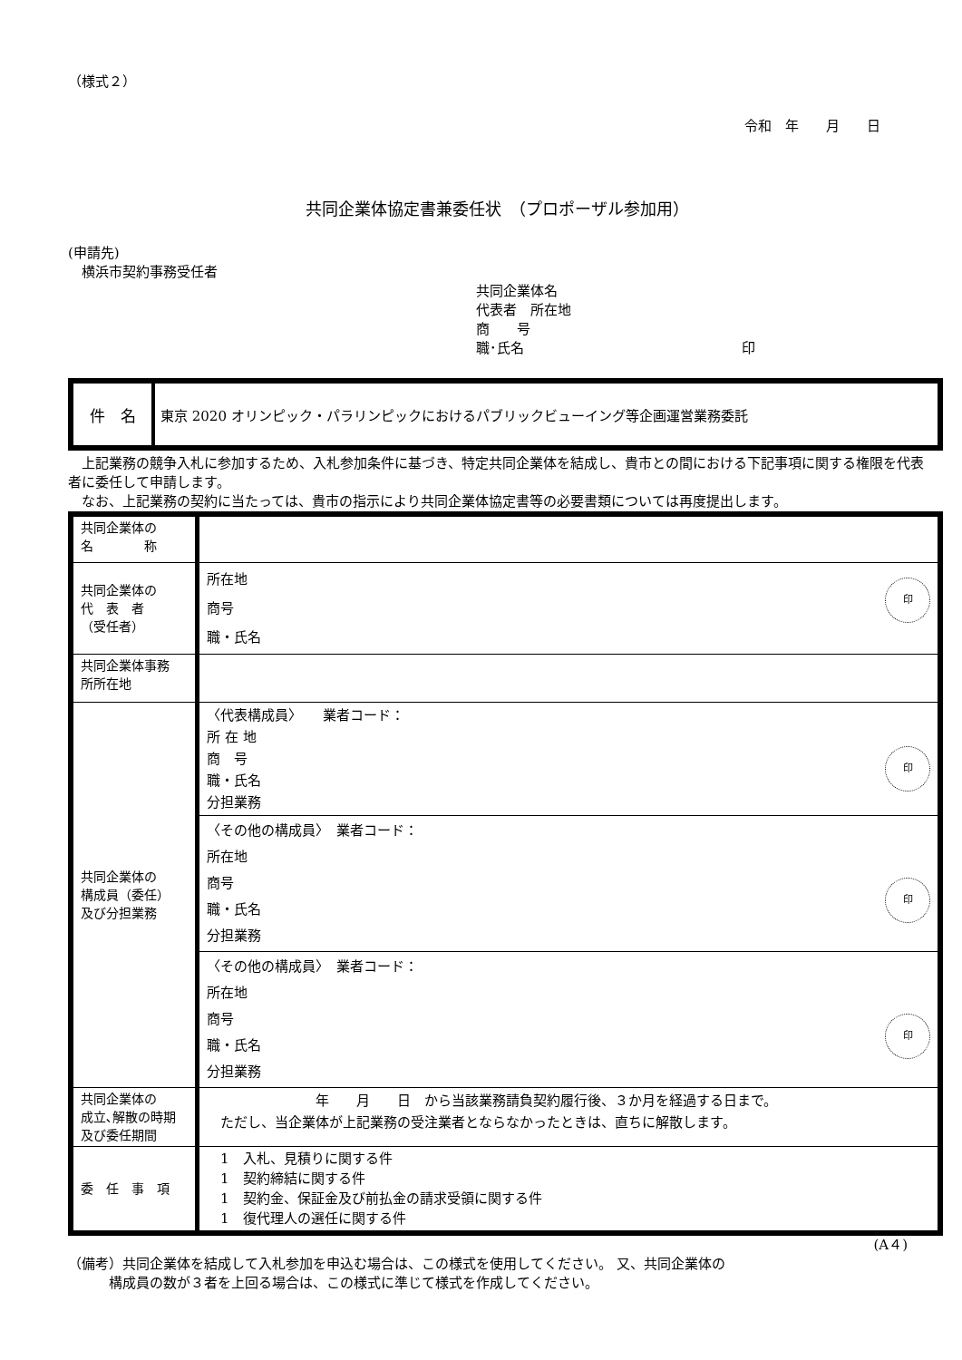（様式２）
令和　年　　月　　日
共同企業体協定書兼委任状　（プロポーザル参加用）
(申請先)
　横浜市契約事務受任者
共同企業体名
代表者　所在地
商　　号
職･氏名　　　　　　　　　　　　　　　　印
| 件 名 | 東京 2020 オリンピック・パラリンピックにおけるパブリックビューイング等企画運営業務委託 |
　上記業務の競争入札に参加するため、入札参加条件に基づき、特定共同企業体を結成し、貴市との間における下記事項に関する権限を代表者に委任して申請します。
　なお、上記業務の契約に当たっては、貴市の指示により共同企業体協定書等の必要書類については再度提出します。
| 共同企業体の 名 称 | |
| 共同企業体の 代 表 者 （受任者） | 所在地 商号 職・氏名 印 |
| 共同企業体事務 所所在地 | |
| 共同企業体の 構成員（委任） 及び分担業務 | 〈代表構成員〉 業者コード： 所 在 地 商 号 職・氏名 分担業務 印 |
| | 〈その他の構成員〉 業者コード： 所在地 商号 職・氏名 分担業務 印 |
| | 〈その他の構成員〉 業者コード： 所在地 商号 職・氏名 分担業務 印 |
| 共同企業体の 成立､解散の時期 及び委任期間 | 年 月 日 から当該業務請負契約履行後、３か月を経過する日まで。 ただし、当企業体が上記業務の受注業者とならなかったときは、直ちに解散します。 |
| 委 任 事 項 | 1 入札、見積りに関する件 1 契約締結に関する件 1 契約金、保証金及び前払金の請求受領に関する件 1 復代理人の選任に関する件 |
(A４)
（備考）共同企業体を結成して入札参加を申込む場合は、この様式を使用してください。 又、共同企業体の
　　　構成員の数が３者を上回る場合は、この様式に準じて様式を作成してください。